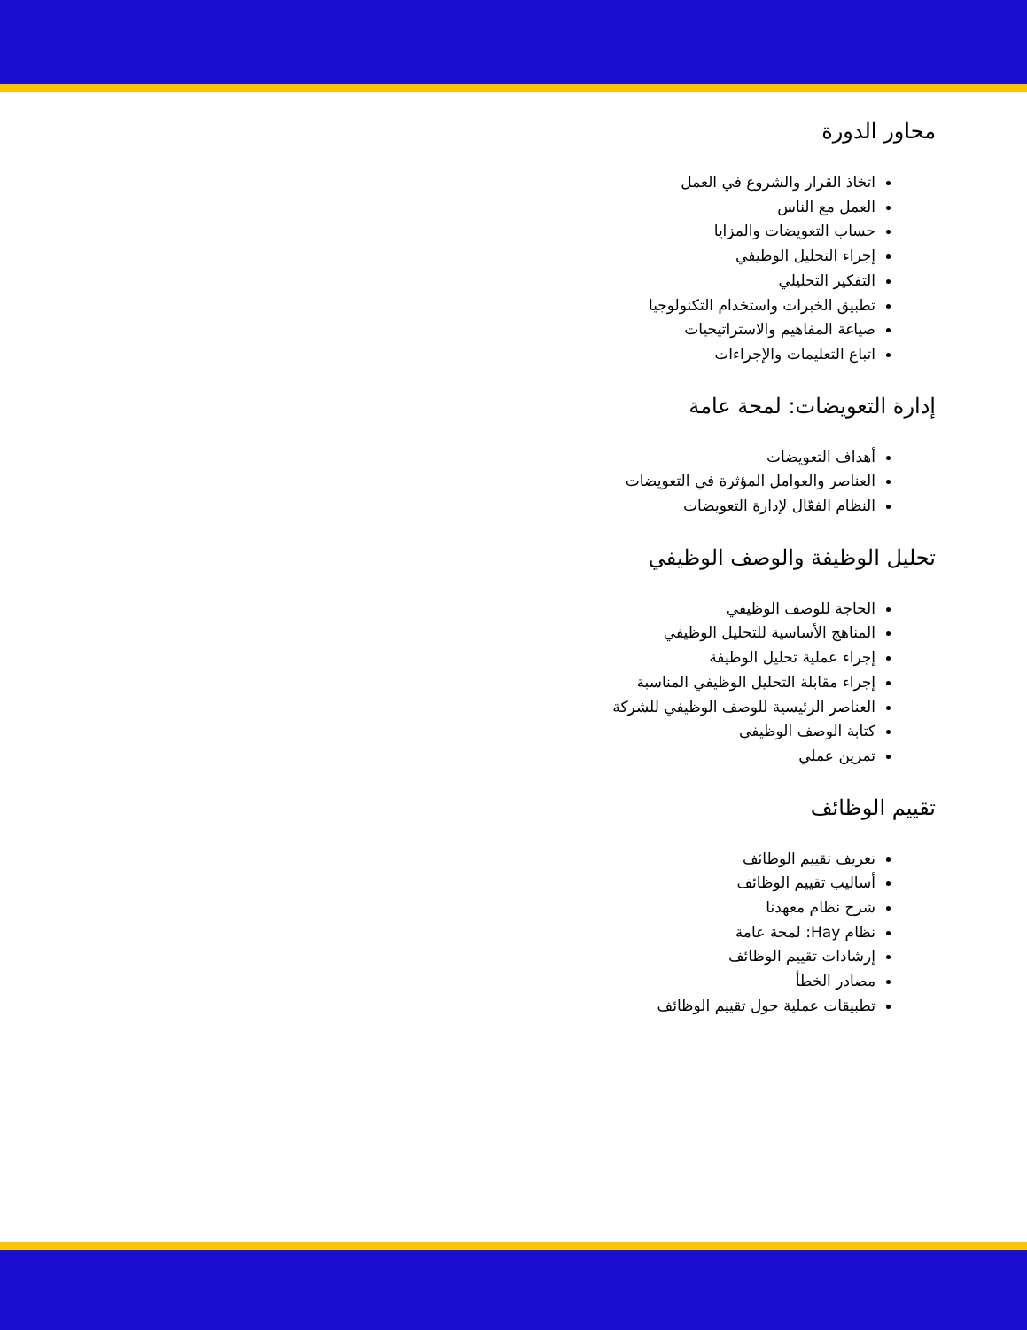محاور الدورة
اتخاذ القرار والشروع في العمل
العمل مع الناس
حساب التعويضات والمزايا
إجراء التحليل الوظيفي
التفكير التحليلي
تطبيق الخبرات واستخدام التكنولوجيا
صياغة المفاهيم والاستراتيجيات
اتباع التعليمات والإجراءات
إدارة التعويضات: لمحة عامة
أهداف التعويضات
العناصر والعوامل المؤثرة في التعويضات
النظام الفعّال لإدارة التعويضات
تحليل الوظيفة والوصف الوظيفي
الحاجة للوصف الوظيفي
المناهج الأساسية للتحليل الوظيفي
إجراء عملية تحليل الوظيفة
إجراء مقابلة التحليل الوظيفي المناسبة
العناصر الرئيسية للوصف الوظيفي للشركة
كتابة الوصف الوظيفي
تمرين عملي
تقييم الوظائف
تعريف تقييم الوظائف
أساليب تقييم الوظائف
شرح نظام معهدنا
نظام Hay: لمحة عامة
إرشادات تقييم الوظائف
مصادر الخطأ
تطبيقات عملية حول تقييم الوظائف